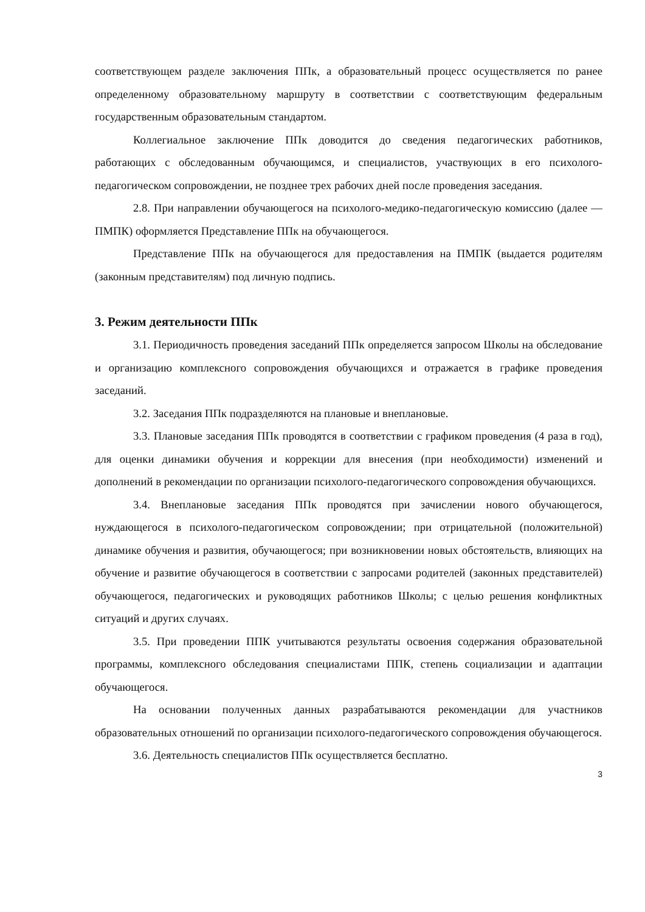соответствующем разделе заключения ППк, а образовательный процесс осуществляется по ранее определенному образовательному маршруту в соответствии с соответствующим федеральным государственным образовательным стандартом.
Коллегиальное заключение ППк доводится до сведения педагогических работников, работающих с обследованным обучающимся, и специалистов, участвующих в его психолого-педагогическом сопровождении, не позднее трех рабочих дней после проведения заседания.
2.8. При направлении обучающегося на психолого-медико-педагогическую комиссию (далее — ПМПК) оформляется Представление ППк на обучающегося.
Представление ППк на обучающегося для предоставления на ПМПК (выдается родителям (законным представителям) под личную подпись.
3. Режим деятельности ППк
3.1. Периодичность проведения заседаний ППк определяется запросом Школы на обследование и организацию комплексного сопровождения обучающихся и отражается в графике проведения заседаний.
3.2. Заседания ППк подразделяются на плановые и внеплановые.
3.3. Плановые заседания ППк проводятся в соответствии с графиком проведения (4 раза в год), для оценки динамики обучения и коррекции для внесения (при необходимости) изменений и дополнений в рекомендации по организации психолого-педагогического сопровождения обучающихся.
3.4. Внеплановые заседания ППк проводятся при зачислении нового обучающегося, нуждающегося в психолого-педагогическом сопровождении; при отрицательной (положительной) динамике обучения и развития, обучающегося; при возникновении новых обстоятельств, влияющих на обучение и развитие обучающегося в соответствии с запросами родителей (законных представителей) обучающегося, педагогических и руководящих работников Школы; с целью решения конфликтных ситуаций и других случаях.
3.5. При проведении ППК учитываются результаты освоения содержания образовательной программы, комплексного обследования специалистами ППК, степень социализации и адаптации обучающегося.
На основании полученных данных разрабатываются рекомендации для участников образовательных отношений по организации психолого-педагогического сопровождения обучающегося.
3.6. Деятельность специалистов ППк осуществляется бесплатно.
3